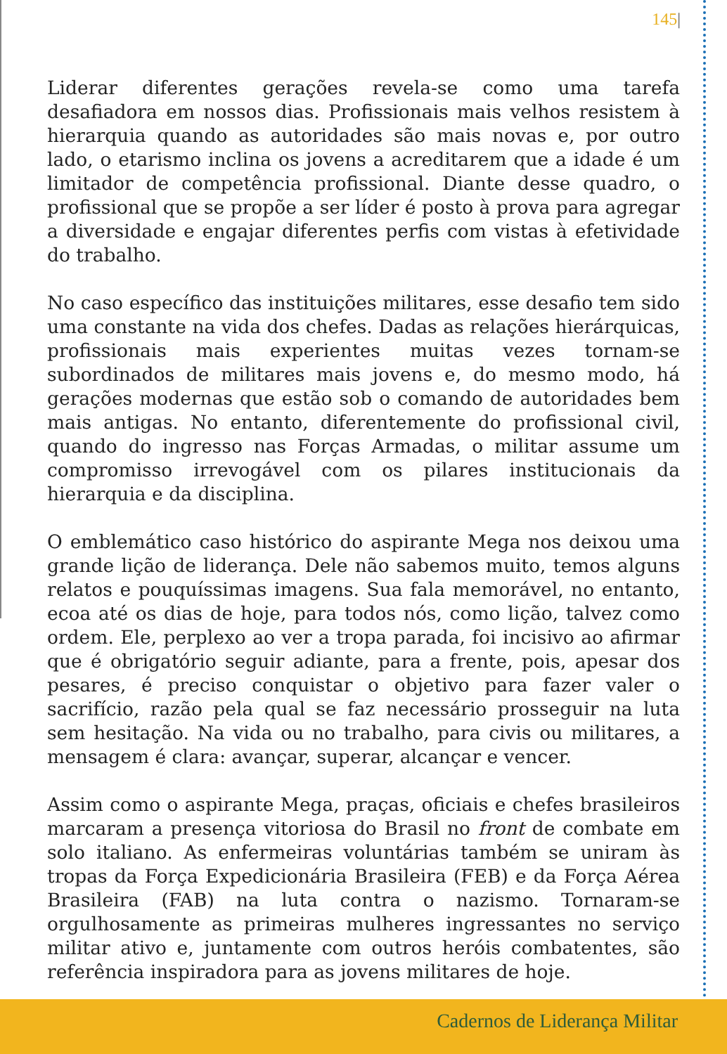145|
Liderar diferentes gerações revela-se como uma tarefa desafiadora em nossos dias. Profissionais mais velhos resistem à hierarquia quando as autoridades são mais novas e, por outro lado, o etarismo inclina os jovens a acreditarem que a idade é um limitador de competência profissional. Diante desse quadro, o profissional que se propõe a ser líder é posto à prova para agregar a diversidade e engajar diferentes perfis com vistas à efetividade do trabalho.
No caso específico das instituições militares, esse desafio tem sido uma constante na vida dos chefes. Dadas as relações hierárquicas, profissionais mais experientes muitas vezes tornam-se subordinados de militares mais jovens e, do mesmo modo, há gerações modernas que estão sob o comando de autoridades bem mais antigas. No entanto, diferentemente do profissional civil, quando do ingresso nas Forças Armadas, o militar assume um compromisso irrevogável com os pilares institucionais da hierarquia e da disciplina.
O emblemático caso histórico do aspirante Mega nos deixou uma grande lição de liderança. Dele não sabemos muito, temos alguns relatos e pouquíssimas imagens. Sua fala memorável, no entanto, ecoa até os dias de hoje, para todos nós, como lição, talvez como ordem. Ele, perplexo ao ver a tropa parada, foi incisivo ao afirmar que é obrigatório seguir adiante, para a frente, pois, apesar dos pesares, é preciso conquistar o objetivo para fazer valer o sacrifício, razão pela qual se faz necessário prosseguir na luta sem hesitação. Na vida ou no trabalho, para civis ou militares, a mensagem é clara: avançar, superar, alcançar e vencer.
Assim como o aspirante Mega, praças, oficiais e chefes brasileiros marcaram a presença vitoriosa do Brasil no front de combate em solo italiano. As enfermeiras voluntárias também se uniram às tropas da Força Expedicionária Brasileira (FEB) e da Força Aérea Brasileira (FAB) na luta contra o nazismo. Tornaram-se orgulhosamente as primeiras mulheres ingressantes no serviço militar ativo e, juntamente com outros heróis combatentes, são referência inspiradora para as jovens militares de hoje.
Cadernos de Liderança Militar